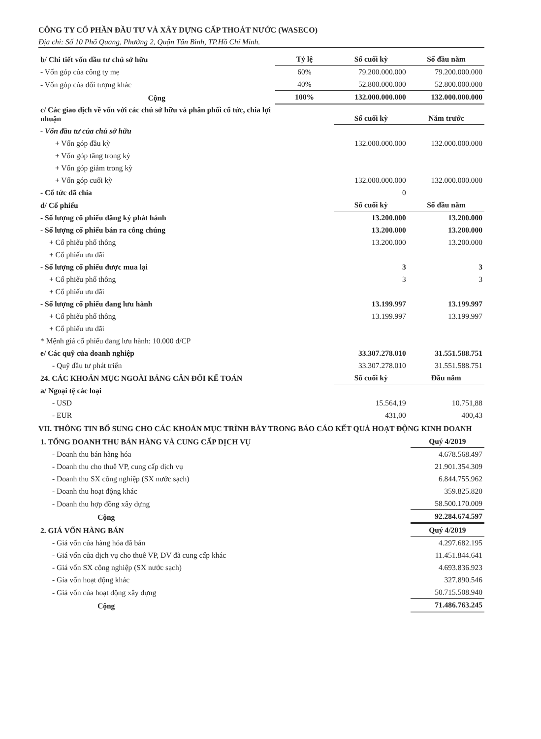CÔNG TY CỔ PHẦN ĐẦU TƯ VÀ XÂY DỰNG CẤP THOÁT NƯỚC (WASECO)
Địa chỉ: Số 10 Phổ Quang, Phường 2, Quận Tân Bình, TP.Hồ Chí Minh.
| b/ Chi tiết vốn đầu tư chủ sở hữu | Tỷ lệ | Số cuối kỳ | Số đầu năm |
| - Vốn góp của công ty mẹ | 60% | 79.200.000.000 | 79.200.000.000 |
| - Vốn góp của đối tượng khác | 40% | 52.800.000.000 | 52.800.000.000 |
| Cộng | 100% | 132.000.000.000 | 132.000.000.000 |
| c/ Các giao dịch về vốn với các chủ sở hữu và phân phối cổ tức, chia lợi nhuận | | Số cuối kỳ | Năm trước |
| - Vốn đầu tư của chủ sở hữu | | | |
| + Vốn góp đầu kỳ | | 132.000.000.000 | 132.000.000.000 |
| + Vốn góp tăng trong kỳ | | | |
| + Vốn góp giảm trong kỳ | | | |
| + Vốn góp cuối kỳ | | 132.000.000.000 | 132.000.000.000 |
| - Cổ tức đã chia | | 0 | |
| d/ Cổ phiếu | | Số cuối kỳ | Số đầu năm |
| - Số lượng cổ phiếu đăng ký phát hành | | 13.200.000 | 13.200.000 |
| - Số lượng cổ phiếu bán ra công chúng | | 13.200.000 | 13.200.000 |
| + Cổ phiếu phổ thông | | 13.200.000 | 13.200.000 |
| + Cổ phiếu ưu đãi | | | |
| - Số lượng cổ phiếu được mua lại | | 3 | 3 |
| + Cổ phiếu phổ thông | | 3 | 3 |
| + Cổ phiếu ưu đãi | | | |
| - Số lượng cổ phiếu đang lưu hành | | 13.199.997 | 13.199.997 |
| + Cổ phiếu phổ thông | | 13.199.997 | 13.199.997 |
| + Cổ phiếu ưu đãi | | | |
| * Mệnh giá cổ phiếu đang lưu hành: 10.000 đ/CP | | | |
| e/ Các quỹ của doanh nghiệp | | 33.307.278.010 | 31.551.588.751 |
| - Quỹ đầu tư phát triển | | 33.307.278.010 | 31.551.588.751 |
| 24. CÁC KHOẢN MỤC NGOÀI BẢNG CÂN ĐỐI KẾ TOÁN | | Số cuối kỳ | Đầu năm |
| a/ Ngoại tệ các loại | | | |
| - USD | | 15.564,19 | 10.751,88 |
| - EUR | | 431,00 | 400,43 |
VII. THÔNG TIN BỔ SUNG CHO CÁC KHOẢN MỤC TRÌNH BÀY TRONG BÁO CÁO KẾT QUẢ HOẠT ĐỘNG KINH DOANH
| 1. TỔNG DOANH THU BÁN HÀNG VÀ CUNG CẤP DỊCH VỤ | Quý 4/2019 |
| - Doanh thu bán hàng hóa | 4.678.568.497 |
| - Doanh thu cho thuê VP, cung cấp dịch vụ | 21.901.354.309 |
| - Doanh thu SX công nghiệp (SX nước sạch) | 6.844.755.962 |
| - Doanh thu hoạt động khác | 359.825.820 |
| - Doanh thu hợp đồng xây dựng | 58.500.170.009 |
| Cộng | 92.284.674.597 |
| 2. GIÁ VỐN HÀNG BÁN | Quý 4/2019 |
| - Giá vốn của hàng hóa đã bán | 4.297.682.195 |
| - Giá vốn của dịch vụ cho thuê VP, DV đã cung cấp khác | 11.451.844.641 |
| - Giá vốn SX công nghiệp (SX nước sạch) | 4.693.836.923 |
| - Gía vốn hoạt động khác | 327.890.546 |
| - Giá vốn của hoạt động xây dựng | 50.715.508.940 |
| Cộng | 71.486.763.245 |